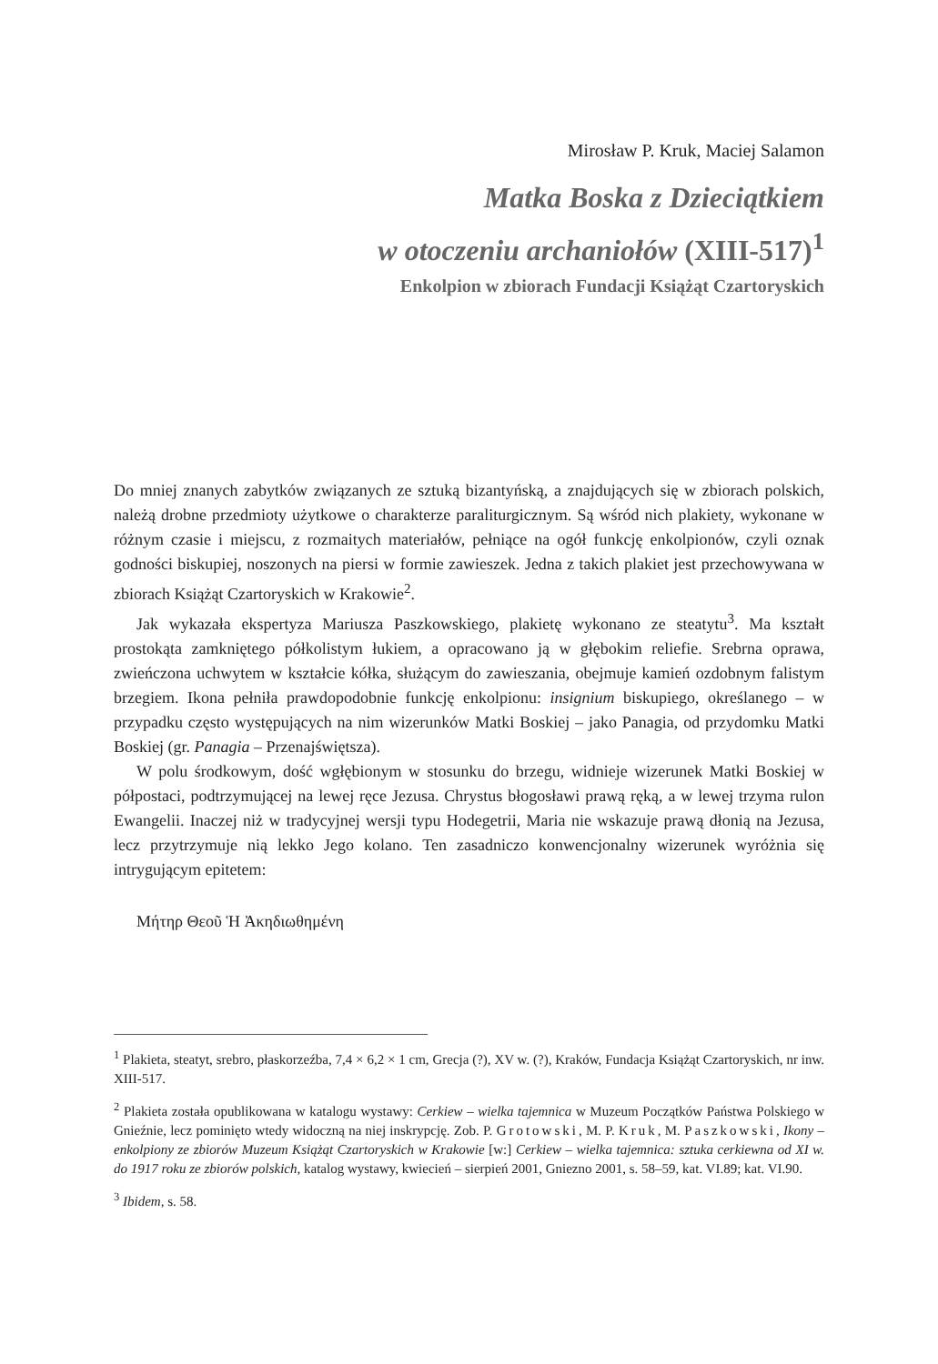Mirosław P. Kruk, Maciej Salamon
Matka Boska z Dzieciątkiem
w otoczeniu archaniołów (XIII-517)<sup>1</sup>
Enkolpion w zbiorach Fundacji Książąt Czartoryskich
Do mniej znanych zabytków związanych ze sztuką bizantyńską, a znajdujących się w zbiorach polskich, należą drobne przedmioty użytkowe o charakterze paraliturgicznym. Są wśród nich plakiety, wykonane w różnym czasie i miejscu, z rozmaitych materiałów, pełniące na ogół funkcję enkolpionów, czyli oznak godności biskupiej, noszonych na piersi w formie zawieszek. Jedna z takich plakiet jest przechowywana w zbiorach Książąt Czartoryskich w Krakowie<sup>2</sup>.
Jak wykazała ekspertyza Mariusza Paszkowskiego, plakietę wykonano ze steatytu<sup>3</sup>. Ma kształt prostokąta zamkniętego półkolistym łukiem, a opracowano ją w głębokim reliefie. Srebrna oprawa, zwieńczona uchwytem w kształcie kółka, służącym do zawieszania, obejmuje kamień ozdobnym falistym brzegiem. Ikona pełniła prawdopodobnie funkcję enkolpionu: insignium biskupiego, określanego – w przypadku często występujących na nim wizerunków Matki Boskiej – jako Panagia, od przydomku Matki Boskiej (gr. Panagia – Przenajświętsza).
W polu środkowym, dość wgłębionym w stosunku do brzegu, widnieje wizerunek Matki Boskiej w półpostaci, podtrzymującej na lewej ręce Jezusa. Chrystus błogosławi prawą ręką, a w lewej trzyma rulon Ewangelii. Inaczej niż w tradycyjnej wersji typu Hodegetrii, Maria nie wskazuje prawą dłonią na Jezusa, lecz przytrzymuje nią lekko Jego kolano. Ten zasadniczo konwencjonalny wizerunek wyróżnia się intrygującym epitetem:
Μήτηρ Θεοῦ Ἡ Ἀκηδιωθημένη
<sup>1</sup> Plakieta, steatyt, srebro, płaskorzeźba, 7,4 × 6,2 × 1 cm, Grecja (?), XV w. (?), Kraków, Fundacja Książąt Czartoryskich, nr inw. XIII-517.
<sup>2</sup> Plakieta została opublikowana w katalogu wystawy: Cerkiew – wielka tajemnica w Muzeum Początków Państwa Polskiego w Gnieźnie, lecz pominięto wtedy widoczną na niej inskrypcję. Zob. P. Grotowski, M. P. Kruk, M. Paszkowski, Ikony – enkolpiony ze zbiorów Muzeum Książąt Czartoryskich w Krakowie [w:] Cerkiew – wielka tajemnica: sztuka cerkiewna od XI w. do 1917 roku ze zbiorów polskich, katalog wystawy, kwiecień – sierpień 2001, Gniezno 2001, s. 58–59, kat. VI.89; kat. VI.90.
<sup>3</sup> Ibidem, s. 58.